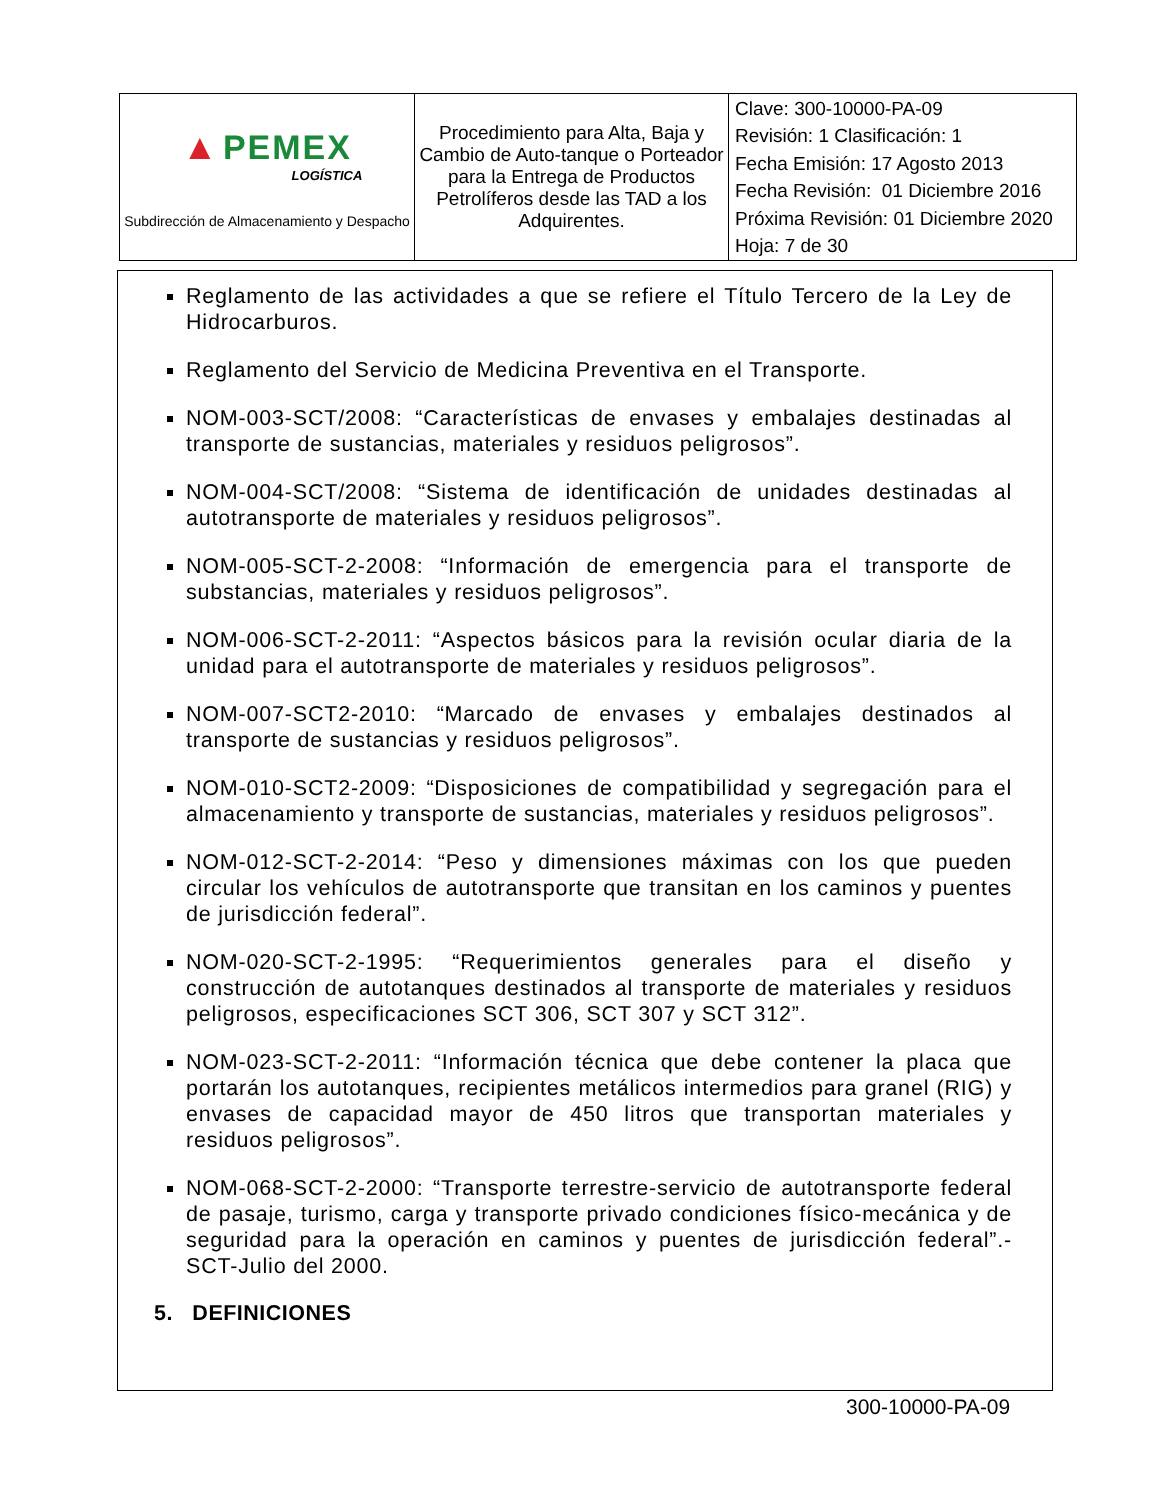| ▲ PEMEX LOGÍSTICA Subdirección de Almacenamiento y Despacho | Procedimiento para Alta, Baja y Cambio de Auto-tanque o Porteador para la Entrega de Productos Petrolíferos desde las TAD a los Adquirentes. | Clave: 300-10000-PA-09 Revisión: 1 Clasificación: 1 Fecha Emisión: 17 Agosto 2013 Fecha Revisión: 01 Diciembre 2016 Próxima Revisión: 01 Diciembre 2020 Hoja: 7 de 30 |
Reglamento de las actividades a que se refiere el Título Tercero de la Ley de Hidrocarburos.
Reglamento del Servicio de Medicina Preventiva en el Transporte.
NOM-003-SCT/2008: “Características de envases y embalajes destinadas al transporte de sustancias, materiales y residuos peligrosos”.
NOM-004-SCT/2008: “Sistema de identificación de unidades destinadas al autotransporte de materiales y residuos peligrosos”.
NOM-005-SCT-2-2008: “Información de emergencia para el transporte de substancias, materiales y residuos peligrosos”.
NOM-006-SCT-2-2011: “Aspectos básicos para la revisión ocular diaria de la unidad para el autotransporte de materiales y residuos peligrosos”.
NOM-007-SCT2-2010: “Marcado de envases y embalajes destinados al transporte de sustancias y residuos peligrosos”.
NOM-010-SCT2-2009: “Disposiciones de compatibilidad y segregación para el almacenamiento y transporte de sustancias, materiales y residuos peligrosos”.
NOM-012-SCT-2-2014: “Peso y dimensiones máximas con los que pueden circular los vehículos de autotransporte que transitan en los caminos y puentes de jurisdicción federal”.
NOM-020-SCT-2-1995: “Requerimientos generales para el diseño y construcción de autotanques destinados al transporte de materiales y residuos peligrosos, especificaciones SCT 306, SCT 307 y SCT 312”.
NOM-023-SCT-2-2011: “Información técnica que debe contener la placa que portarán los autotanques, recipientes metálicos intermedios para granel (RIG) y envases de capacidad mayor de 450 litros que transportan materiales y residuos peligrosos”.
NOM-068-SCT-2-2000: “Transporte terrestre-servicio de autotransporte federal de pasaje, turismo, carga y transporte privado condiciones físico-mecánica y de seguridad para la operación en caminos y puentes de jurisdicción federal”.- SCT-Julio del 2000.
5. DEFINICIONES
300-10000-PA-09